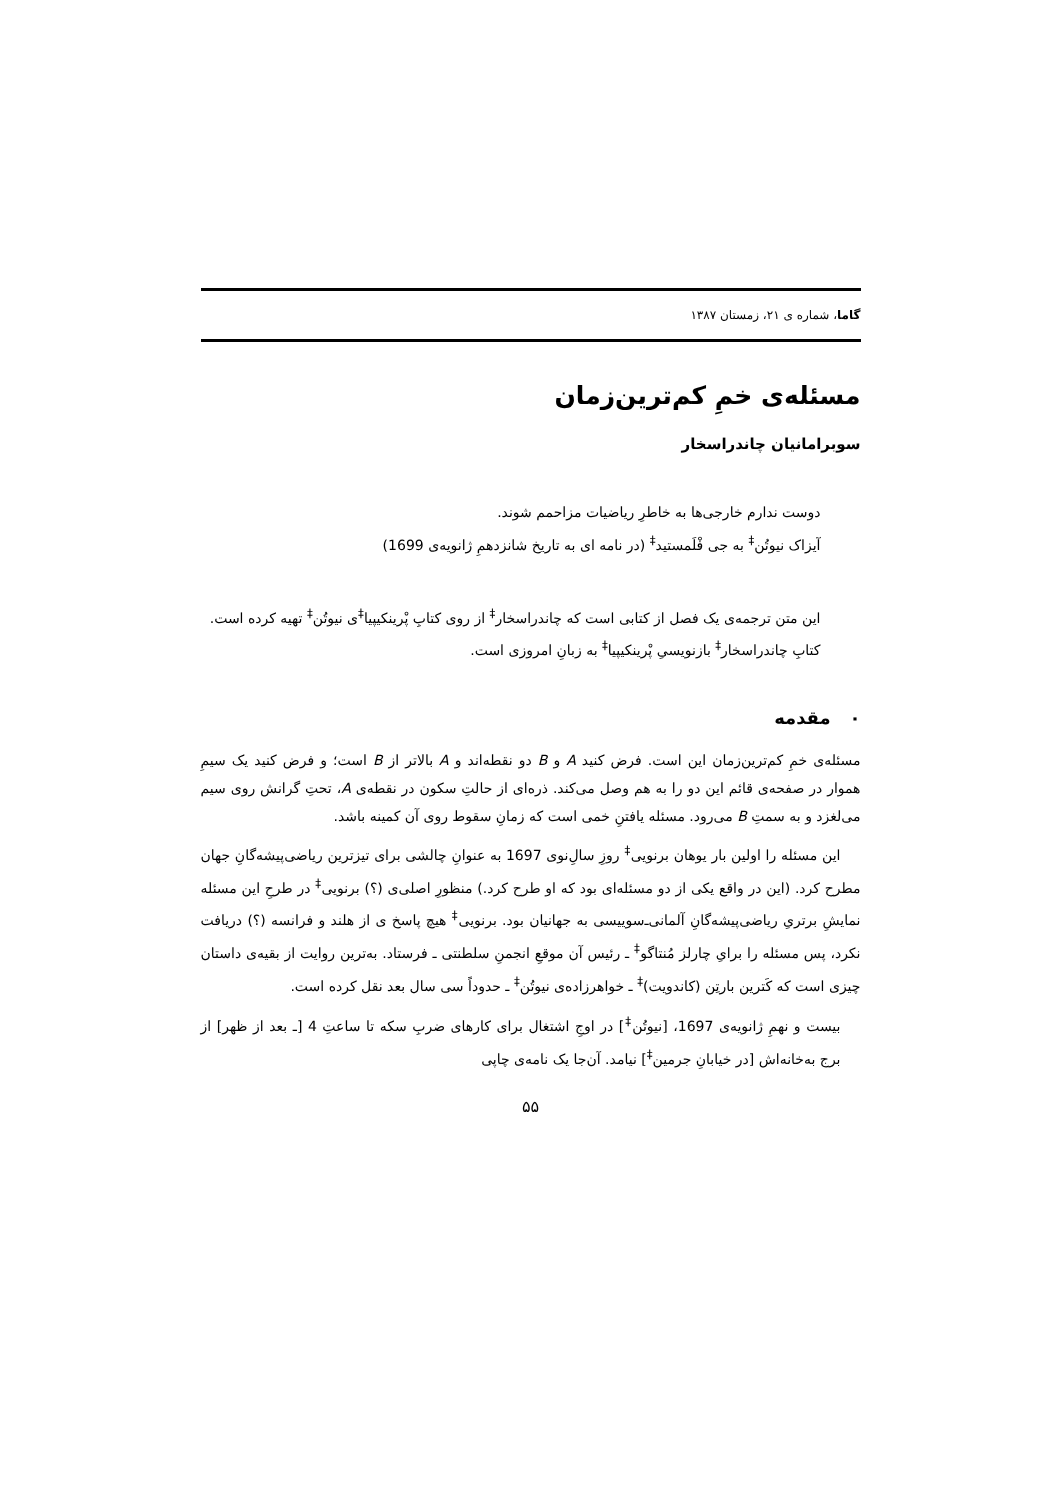گاما، شماره ی ۲۱، زمستان ۱۳۸۷
مسئله‌ی خمِ کم‌ترین‌زمان
سوبرامانیان چاندراسخار
دوست ندارم خارجی‌ها به خاطرِ ریاضیات مزاحمم شوند.
آیزاک نیوتُن<sup>‡</sup> به جی فْلَمستید<sup>‡</sup> (در نامه ای به تاریخ شانزدهمِ ژانویه‌ی 1699)
این متن ترجمه‌ی یک فصل از کتابی است که چاندراسخار<sup>‡</sup> از روی کتابِ پْرینکیپیا<sup>‡</sup>ی نیوتُن<sup>‡</sup> تهیه کرده است. کتابِ چاندراسخار<sup>‡</sup> بازنویسیِ پْرینکیپیا<sup>‡</sup> به زبانِ امروزی است.
۰ مقدمه
مسئله‌ی خمِ کم‌ترین‌زمان این است. فرض کنید A و B دو نقطه‌اند و A بالاتر از B است؛ و فرض کنید یک سیمِ هموار در صفحه‌ی قائم این دو را به هم وصل می‌کند. ذره‌ای از حالتِ سکون در نقطه‌ی A، تحتِ گرانش روی سیم می‌لغزد و به سمتِ B می‌رود. مسئله یافتنِ خمی است که زمانِ سقوط روی آن کمینه باشد.
این مسئله را اولین بار یوهان برنویی<sup>‡</sup> روزِ سالِ‌نوی 1697 به عنوانِ چالشی برای تیزترین ریاضی‌پیشه‌گانِ جهان مطرح کرد. (این در واقع یکی از دو مسئله‌ای بود که او طرح کرد.) منظورِ اصلی‌ی (؟) برنویی<sup>‡</sup> در طرحِ این مسئله نمایشِ برتریِ ریاضی‌پیشه‌گانِ آلمانی‌ـ‌سوییسی به جهانیان بود. برنویی<sup>‡</sup> هیچ پاسخ ی از هلند و فرانسه (؟) دریافت نکرد، پس مسئله را برایِ چارلز مُنتاگو<sup>‡</sup> ـ رئیس آن موقعِ انجمنِ سلطنتی ـ فرستاد. به‌ترین روایت از بقیه‌ی داستان چیزی است که کَترین بارتِن (کاندویت)<sup>‡</sup> ـ خواهرزاده‌ی نیوتُن<sup>‡</sup> ـ حدوداً سی سال بعد نقل کرده است.
بیست و نهمِ ژانویه‌ی 1697، [نیوتُن<sup>‡</sup>] در اوجِ اشتغال برای کارهای ضربِ سکه تا ساعتِ 4 [ـ بعد از ظهر] از برج به‌خانه‌اش [در خیابانِ جرمین<sup>‡</sup>] نیامد. آن‌جا یک نامه‌ی چاپی
۵۵